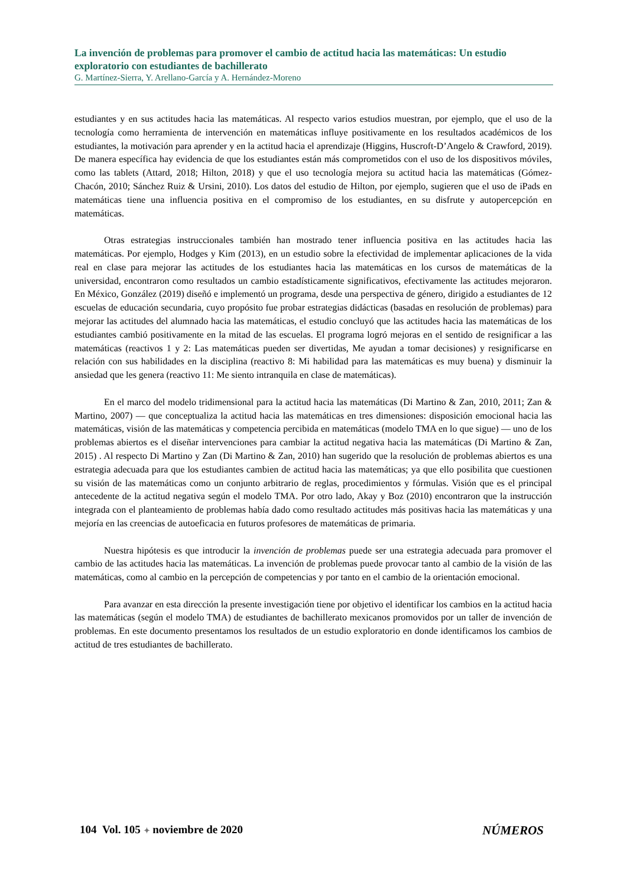La invención de problemas para promover el cambio de actitud hacia las matemáticas: Un estudio exploratorio con estudiantes de bachillerato
G. Martínez-Sierra, Y. Arellano-García y A. Hernández-Moreno
estudiantes y en sus actitudes hacia las matemáticas. Al respecto varios estudios muestran, por ejemplo, que el uso de la tecnología como herramienta de intervención en matemáticas influye positivamente en los resultados académicos de los estudiantes, la motivación para aprender y en la actitud hacia el aprendizaje (Higgins, Huscroft-D’Angelo & Crawford, 2019). De manera específica hay evidencia de que los estudiantes están más comprometidos con el uso de los dispositivos móviles, como las tablets (Attard, 2018; Hilton, 2018) y que el uso tecnología mejora su actitud hacia las matemáticas (Gómez-Chacón, 2010; Sánchez Ruiz & Ursini, 2010). Los datos del estudio de Hilton, por ejemplo, sugieren que el uso de iPads en matemáticas tiene una influencia positiva en el compromiso de los estudiantes, en su disfrute y autopercepción en matemáticas.
Otras estrategias instruccionales también han mostrado tener influencia positiva en las actitudes hacia las matemáticas. Por ejemplo, Hodges y Kim (2013), en un estudio sobre la efectividad de implementar aplicaciones de la vida real en clase para mejorar las actitudes de los estudiantes hacia las matemáticas en los cursos de matemáticas de la universidad, encontraron como resultados un cambio estadísticamente significativos, efectivamente las actitudes mejoraron. En México, González (2019) diseñó e implementó un programa, desde una perspectiva de género, dirigido a estudiantes de 12 escuelas de educación secundaria, cuyo propósito fue probar estrategias didácticas (basadas en resolución de problemas) para mejorar las actitudes del alumnado hacia las matemáticas, el estudio concluyó que las actitudes hacia las matemáticas de los estudiantes cambió positivamente en la mitad de las escuelas. El programa logró mejoras en el sentido de resignificar a las matemáticas (reactivos 1 y 2: Las matemáticas pueden ser divertidas, Me ayudan a tomar decisiones) y resignificarse en relación con sus habilidades en la disciplina (reactivo 8: Mi habilidad para las matemáticas es muy buena) y disminuir la ansiedad que les genera (reactivo 11: Me siento intranquila en clase de matemáticas).
En el marco del modelo tridimensional para la actitud hacia las matemáticas (Di Martino & Zan, 2010, 2011; Zan & Martino, 2007) — que conceptualiza la actitud hacia las matemáticas en tres dimensiones: disposición emocional hacia las matemáticas, visión de las matemáticas y competencia percibida en matemáticas (modelo TMA en lo que sigue) — uno de los problemas abiertos es el diseñar intervenciones para cambiar la actitud negativa hacia las matemáticas (Di Martino & Zan, 2015) . Al respecto Di Martino y Zan (Di Martino & Zan, 2010) han sugerido que la resolución de problemas abiertos es una estrategia adecuada para que los estudiantes cambien de actitud hacia las matemáticas; ya que ello posibilita que cuestionen su visión de las matemáticas como un conjunto arbitrario de reglas, procedimientos y fórmulas. Visión que es el principal antecedente de la actitud negativa según el modelo TMA. Por otro lado, Akay y Boz (2010) encontraron que la instrucción integrada con el planteamiento de problemas había dado como resultado actitudes más positivas hacia las matemáticas y una mejoría en las creencias de autoeficacia en futuros profesores de matemáticas de primaria.
Nuestra hipótesis es que introducir la invención de problemas puede ser una estrategia adecuada para promover el cambio de las actitudes hacia las matemáticas. La invención de problemas puede provocar tanto al cambio de la visión de las matemáticas, como al cambio en la percepción de competencias y por tanto en el cambio de la orientación emocional.
Para avanzar en esta dirección la presente investigación tiene por objetivo el identificar los cambios en la actitud hacia las matemáticas (según el modelo TMA) de estudiantes de bachillerato mexicanos promovidos por un taller de invención de problemas. En este documento presentamos los resultados de un estudio exploratorio en donde identificamos los cambios de actitud de tres estudiantes de bachillerato.
104 Vol. 105 ✦ noviembre de 2020 NÚMEROS